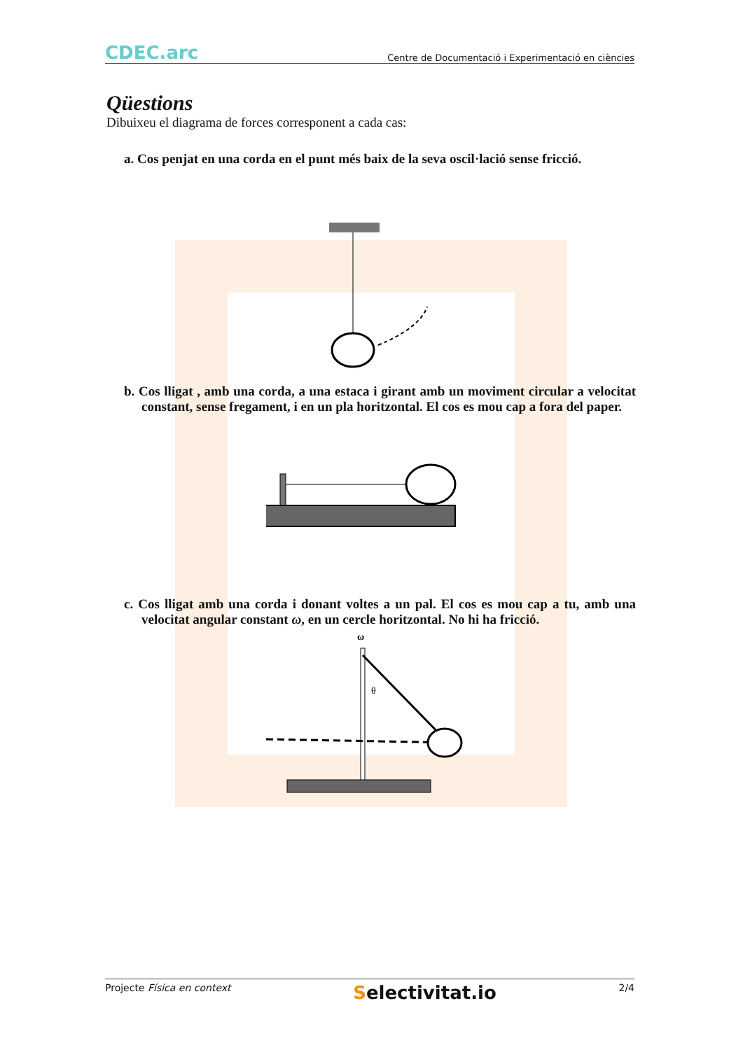CDEC.arc
Centre de Documentació i Experimentació en ciències
Qüestions
Dibuixeu el diagrama de forces corresponent a cada cas:
a. Cos penjat en una corda en el punt més baix de la seva oscil·lació sense fricció.
b. Cos lligat , amb una corda, a una estaca i girant amb un moviment circular a velocitat constant, sense fregament, i en un pla horitzontal. El cos es mou cap a fora del paper.
c. Cos lligat amb una corda i donant voltes a un pal. El cos es mou cap a tu, amb una velocitat angular constant ω, en un cercle horitzontal. No hi ha fricció.
ω
θ
Projecte Física en context Selectivitat.io 2/4